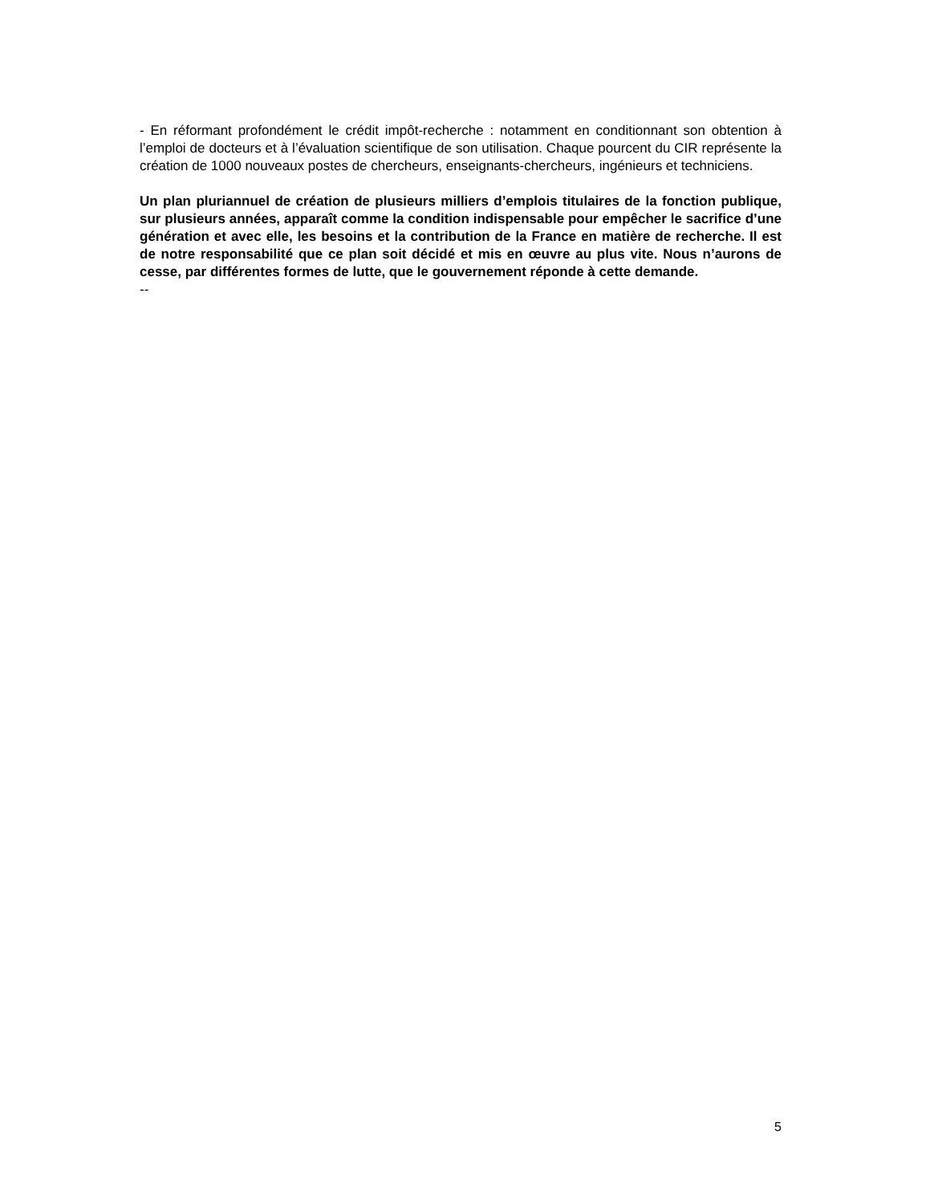- En réformant profondément le crédit impôt-recherche : notamment en conditionnant son obtention à l’emploi de docteurs et à l’évaluation scientifique de son utilisation. Chaque pourcent du CIR représente la création de 1000 nouveaux postes de chercheurs, enseignants-chercheurs, ingénieurs et techniciens.
Un plan pluriannuel de création de plusieurs milliers d’emplois titulaires de la fonction publique, sur plusieurs années, apparaît comme la condition indispensable pour empêcher le sacrifice d’une génération et avec elle, les besoins et la contribution de la France en matière de recherche. Il est de notre responsabilité que ce plan soit décidé et mis en œuvre au plus vite. Nous n’aurons de cesse, par différentes formes de lutte, que le gouvernement réponde à cette demande.
--
5